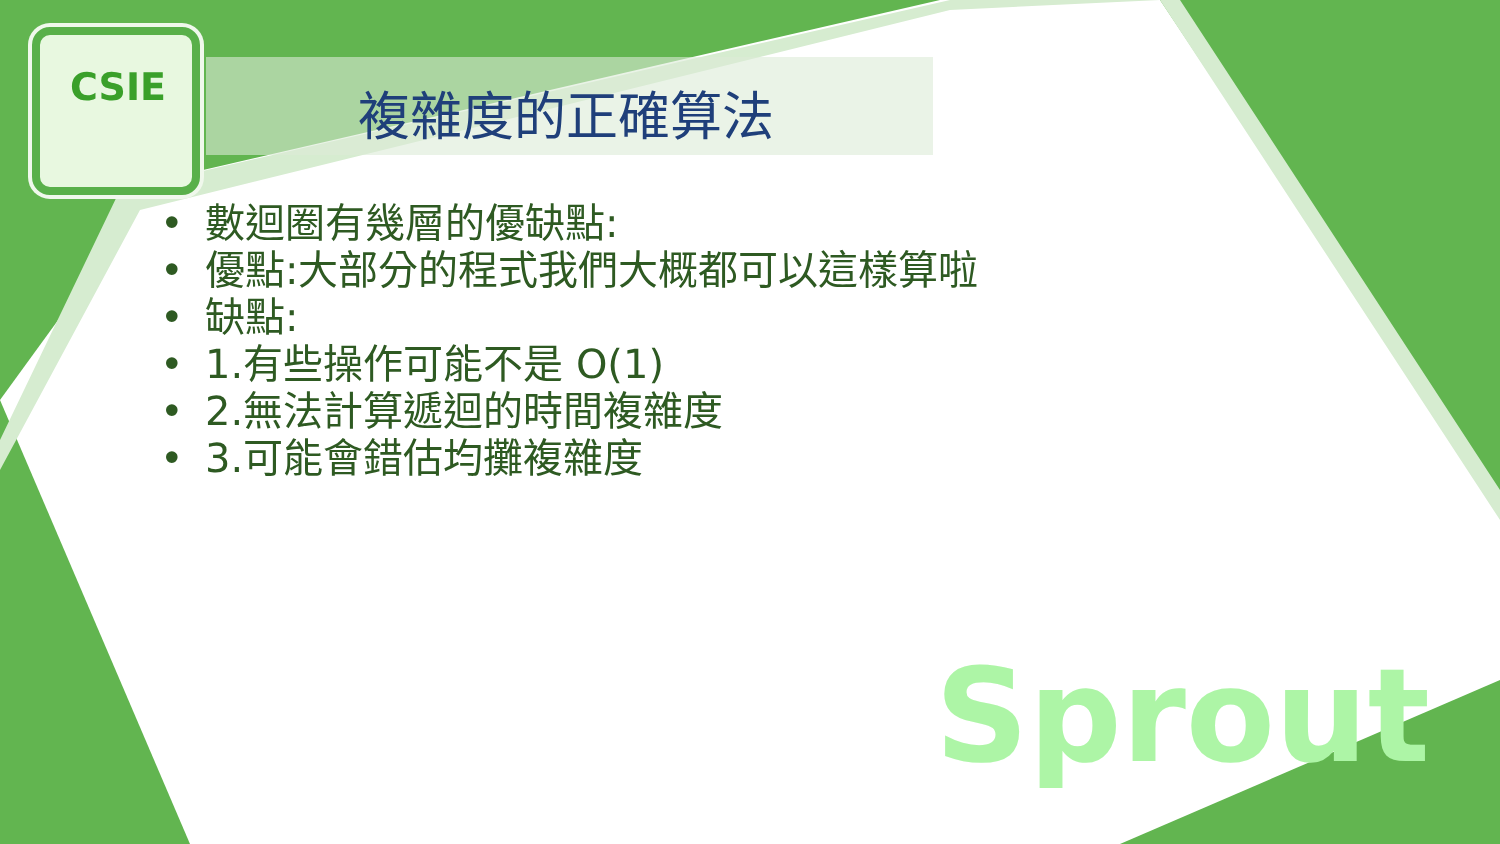CSIE
複雜度的正確算法
• 數迴圈有幾層的優缺點:
• 優點:大部分的程式我們大概都可以這樣算啦
• 缺點:
• 1.有些操作可能不是 O(1)
• 2.無法計算遞迴的時間複雜度
• 3.可能會錯估均攤複雜度
Sprout